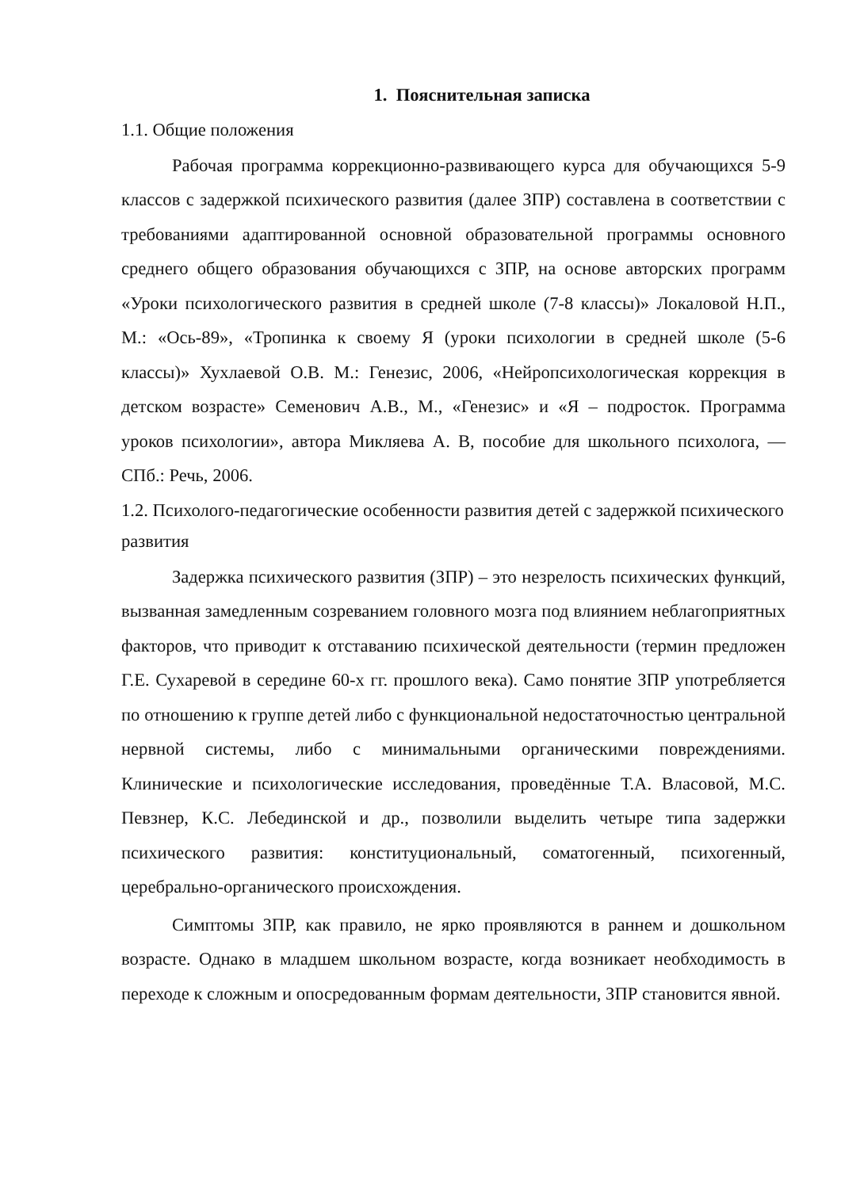1. Пояснительная записка
1.1. Общие положения
Рабочая программа коррекционно-развивающего курса для обучающихся 5-9 классов с задержкой психического развития (далее ЗПР) составлена в соответствии с требованиями адаптированной основной образовательной программы основного среднего общего образования обучающихся с ЗПР, на основе авторских программ «Уроки психологического развития в средней школе (7-8 классы)» Локаловой Н.П., М.: «Ось-89», «Тропинка к своему Я (уроки психологии в средней школе (5-6 классы)» Хухлаевой О.В. М.: Генезис, 2006, «Нейропсихологическая коррекция в детском возрасте» Семенович А.В., М., «Генезис» и «Я – подросток. Программа уроков психологии», автора Микляева А. В, пособие для школьного психолога, — СПб.: Речь, 2006.
1.2. Психолого-педагогические особенности развития детей с задержкой психического развития
Задержка психического развития (ЗПР) – это незрелость психических функций, вызванная замедленным созреванием головного мозга под влиянием неблагоприятных факторов, что приводит к отставанию психической деятельности (термин предложен Г.Е. Сухаревой в середине 60-х гг. прошлого века). Само понятие ЗПР употребляется по отношению к группе детей либо с функциональной недостаточностью центральной нервной системы, либо с минимальными органическими повреждениями. Клинические и психологические исследования, проведённые Т.А. Власовой, М.С. Певзнер, К.С. Лебединской и др., позволили выделить четыре типа задержки психического развития: конституциональный, соматогенный, психогенный, церебрально-органического происхождения.
Симптомы ЗПР, как правило, не ярко проявляются в раннем и дошкольном возрасте. Однако в младшем школьном возрасте, когда возникает необходимость в переходе к сложным и опосредованным формам деятельности, ЗПР становится явной.